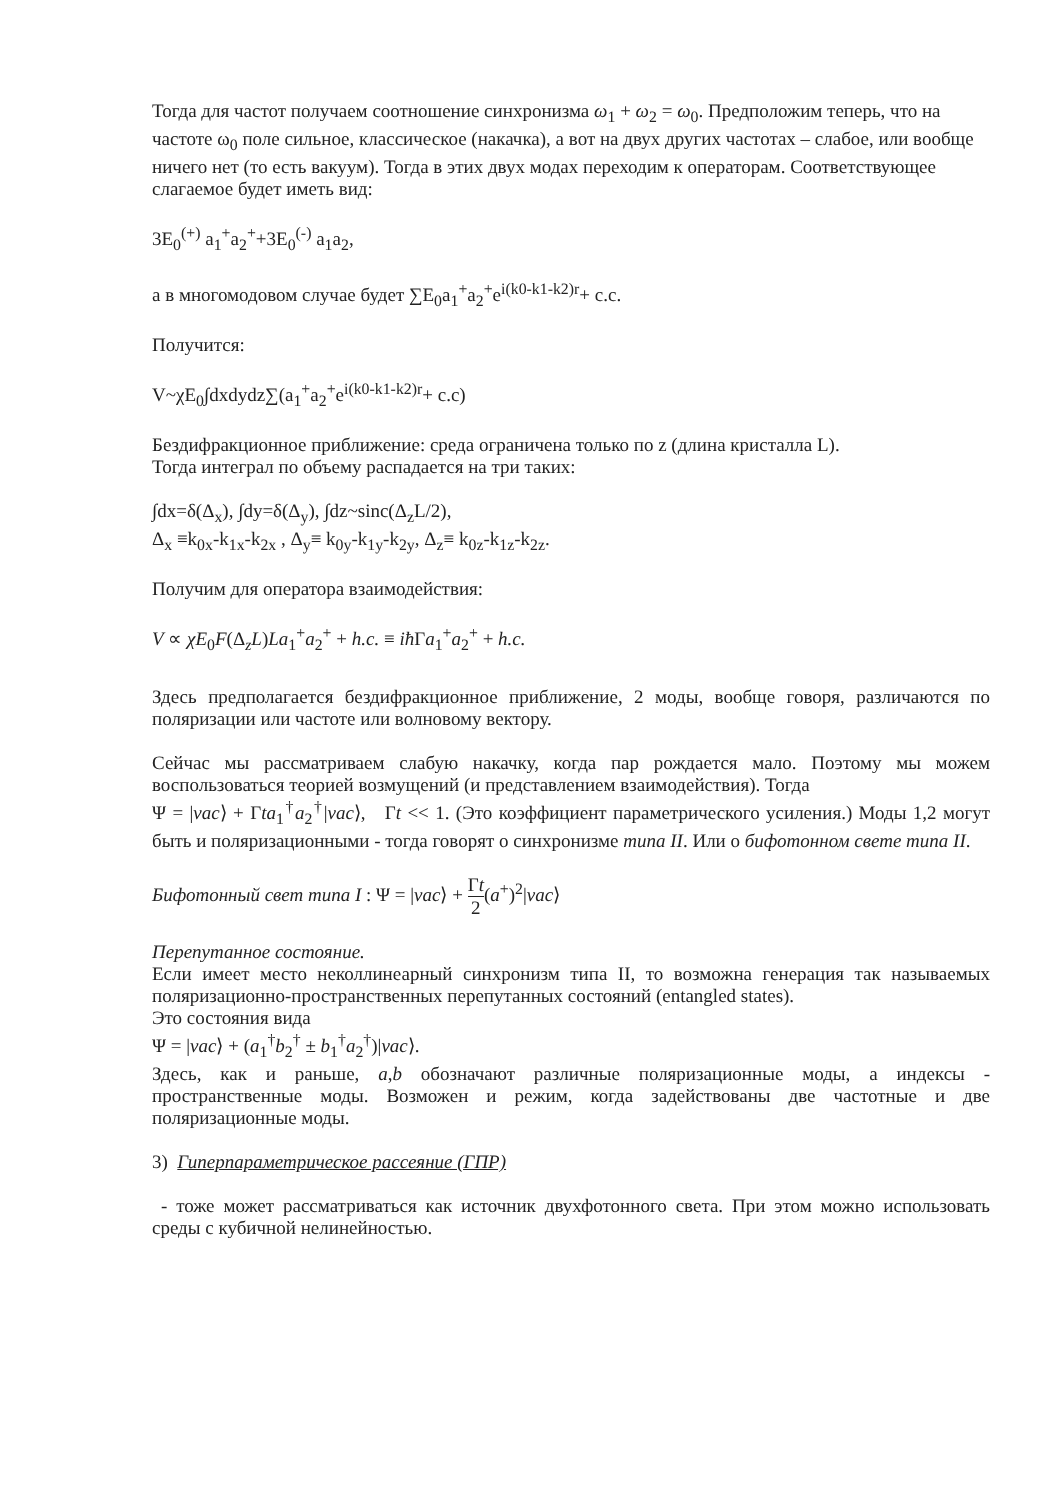Тогда для частот получаем соотношение синхронизма ω<sub>1</sub> + ω<sub>2</sub> = ω<sub>0</sub>. Предположим теперь, что на частоте ω<sub>0</sub> поле сильное, классическое (накачка), а вот на двух других частотах – слабое, или вообще ничего нет (то есть вакуум). Тогда в этих двух модах переходим к операторам. Соответствующее слагаемое будет иметь вид:
3E<sub>0</sub><sup>(+)</sup> a<sub>1</sub><sup>+</sup>a<sub>2</sub><sup>+</sup>+3E<sub>0</sub><sup>(-)</sup> a<sub>1</sub>a<sub>2</sub>,
а в многомодовом случае будет ∑E<sub>0</sub>a<sub>1</sub><sup>+</sup>a<sub>2</sub><sup>+</sup>e<sup>i(k0-k1-k2)r</sup>+ c.c.
Получится:
V~χE<sub>0</sub>∫dxdydz∑(a<sub>1</sub><sup>+</sup>a<sub>2</sub><sup>+</sup>e<sup>i(k0-k1-k2)r</sup>+ c.c)
Бездифракционное приближение: среда ограничена только по z (длина кристалла L).
Тогда интеграл по объему распадается на три таких:
∫dx=δ(Δ<sub>x</sub>), ∫dy=δ(Δ<sub>y</sub>), ∫dz~sinc(Δ<sub>z</sub>L/2),
Δ<sub>x</sub> ≡k<sub>0x</sub>-k<sub>1x</sub>-k<sub>2x</sub> , Δ<sub>y</sub>≡ k<sub>0y</sub>-k<sub>1y</sub>-k<sub>2y</sub>, Δ<sub>z</sub>≡ k<sub>0z</sub>-k<sub>1z</sub>-k<sub>2z</sub>.
Получим для оператора взаимодействия:
V ∝ χE<sub>0</sub>F(Δ<sub>z</sub>L)La<sub>1</sub><sup>+</sup>a<sub>2</sub><sup>+</sup> + h.c. ≡ iħ Γa<sub>1</sub><sup>+</sup>a<sub>2</sub><sup>+</sup> + h.c.
Здесь предполагается бездифракционное приближение, 2 моды, вообще говоря, различаются по поляризации или частоте или волновому вектору.
Сейчас мы рассматриваем слабую накачку, когда пар рождается мало. Поэтому мы можем воспользоваться теорией возмущений (и представлением взаимодействия). Тогда
Ψ = |vac⟩ + Γta<sub>1</sub><sup>†</sup>a<sub>2</sub><sup>†</sup>|vac⟩, Γt << 1. (Это коэффициент параметрического усиления.) Моды 1,2 могут быть и поляризационными - тогда говорят о синхронизме типа II. Или о бифотонном свете типа II.
Бифотонный свет типа I : Ψ = |vac⟩ + Γt 2(a<sup>+</sup>)<sup>2</sup>|vac⟩
Перепутанное состояние.
Если имеет место неколлинеарный синхронизм типа II, то возможна генерация так называемых поляризационно-пространственных перепутанных состояний (entangled states).
Это состояния вида
Ψ = |vac⟩ + (a<sub>1</sub><sup>†</sup>b<sub>2</sub><sup>†</sup> ± b<sub>1</sub><sup>†</sup>a<sub>2</sub><sup>†</sup>)|vac⟩.
Здесь, как и раньше, a,b обозначают различные поляризационные моды, а индексы - пространственные моды. Возможен и режим, когда задействованы две частотные и две поляризационные моды.
3) Гиперпараметрическое рассеяние (ГПР)
- тоже может рассматриваться как источник двухфотонного света. При этом можно использовать среды с кубичной нелинейностью.